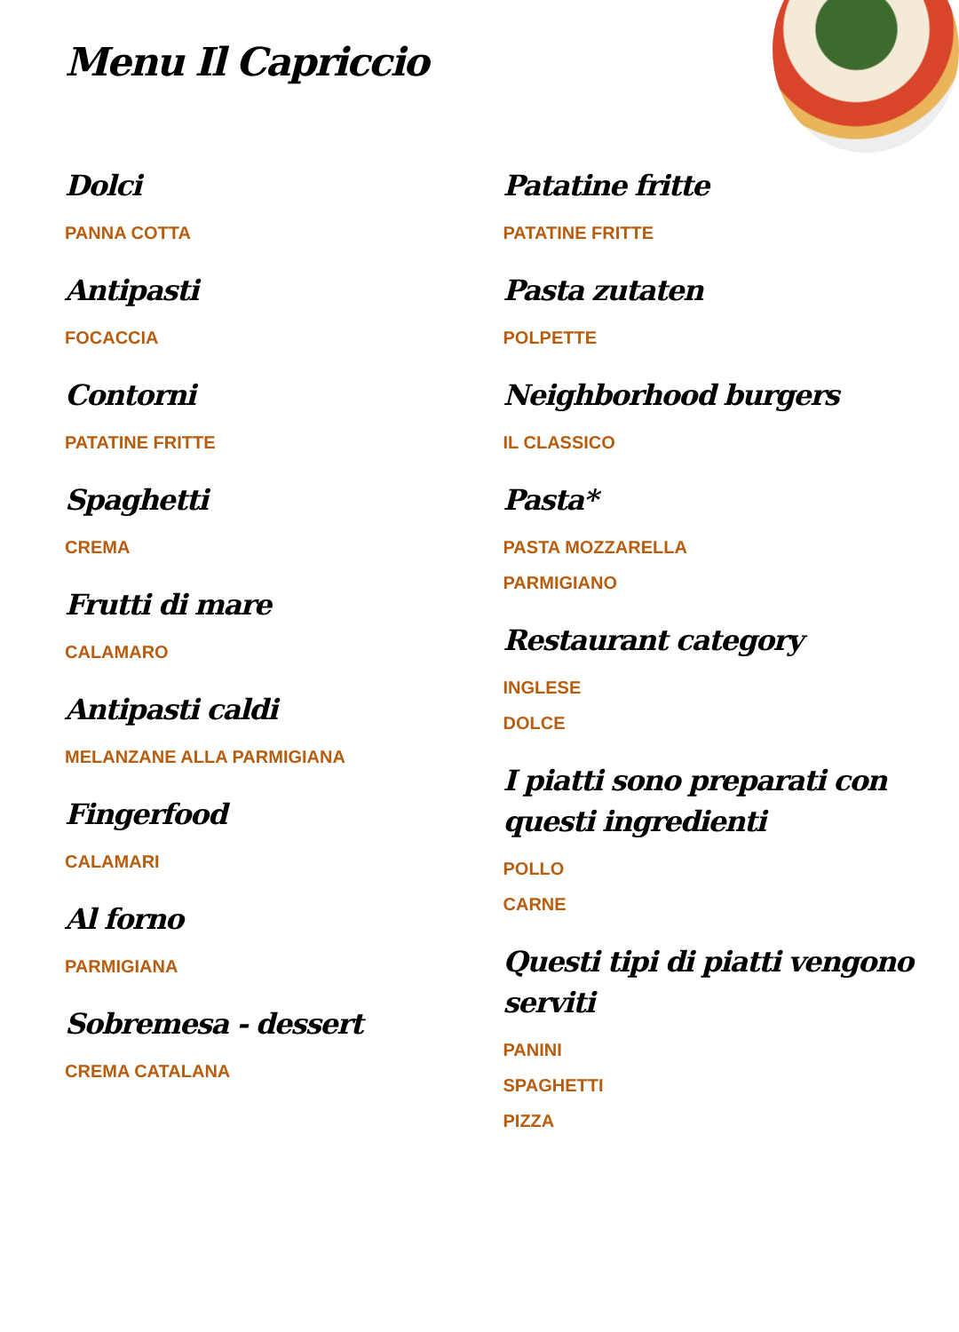Menu Il Capriccio
Dolci
PANNA COTTA
Antipasti
FOCACCIA
Contorni
PATATINE FRITTE
Spaghetti
CREMA
Frutti di mare
CALAMARO
Antipasti caldi
MELANZANE ALLA PARMIGIANA
Fingerfood
CALAMARI
Al forno
PARMIGIANA
Sobremesa - dessert
CREMA CATALANA
Patatine fritte
PATATINE FRITTE
Pasta zutaten
POLPETTE
Neighborhood burgers
IL CLASSICO
Pasta*
PASTA MOZZARELLA
PARMIGIANO
Restaurant category
INGLESE
DOLCE
I piatti sono preparati con questi ingredienti
POLLO
CARNE
Questi tipi di piatti vengono serviti
PANINI
SPAGHETTI
PIZZA